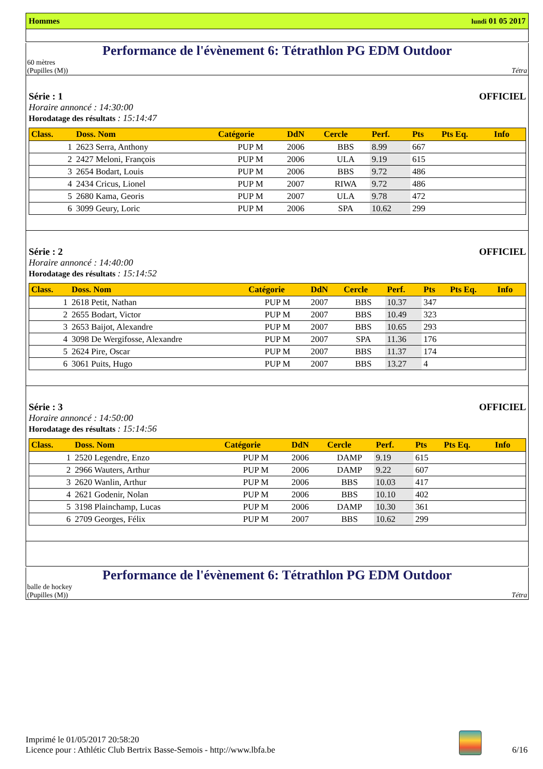Hommes lundi 01 05 2017
Performance de l'évènement 6: Tétrathlon PG EDM Outdoor
60 mètres
(Pupilles (M)) Tétra
Série : 1 OFFICIEL
Horaire annoncé : 14:30:00
Horodatage des résultats : 15:14:47
| Class. | Doss. Nom | Catégorie | DdN | Cercle | Perf. | Pts | Pts Eq. | Info |
| --- | --- | --- | --- | --- | --- | --- | --- | --- |
| 1 | 2623 Serra, Anthony | PUP M | 2006 | BBS | 8.99 | 667 | | |
| 2 | 2427 Meloni, François | PUP M | 2006 | ULA | 9.19 | 615 | | |
| 3 | 2654 Bodart, Louis | PUP M | 2006 | BBS | 9.72 | 486 | | |
| 4 | 2434 Cricus, Lionel | PUP M | 2007 | RIWA | 9.72 | 486 | | |
| 5 | 2680 Kama, Georis | PUP M | 2007 | ULA | 9.78 | 472 | | |
| 6 | 3099 Geury, Loric | PUP M | 2006 | SPA | 10.62 | 299 | | |
Série : 2 OFFICIEL
Horaire annoncé : 14:40:00
Horodatage des résultats : 15:14:52
| Class. | Doss. Nom | Catégorie | DdN | Cercle | Perf. | Pts | Pts Eq. | Info |
| --- | --- | --- | --- | --- | --- | --- | --- | --- |
| 1 | 2618 Petit, Nathan | PUP M | 2007 | BBS | 10.37 | 347 | | |
| 2 | 2655 Bodart, Victor | PUP M | 2007 | BBS | 10.49 | 323 | | |
| 3 | 2653 Baijot, Alexandre | PUP M | 2007 | BBS | 10.65 | 293 | | |
| 4 | 3098 De Wergifosse, Alexandre | PUP M | 2007 | SPA | 11.36 | 176 | | |
| 5 | 2624 Pire, Oscar | PUP M | 2007 | BBS | 11.37 | 174 | | |
| 6 | 3061 Puits, Hugo | PUP M | 2007 | BBS | 13.27 | 4 | | |
Série : 3 OFFICIEL
Horaire annoncé : 14:50:00
Horodatage des résultats : 15:14:56
| Class. | Doss. Nom | Catégorie | DdN | Cercle | Perf. | Pts | Pts Eq. | Info |
| --- | --- | --- | --- | --- | --- | --- | --- | --- |
| 1 | 2520 Legendre, Enzo | PUP M | 2006 | DAMP | 9.19 | 615 | | |
| 2 | 2966 Wauters, Arthur | PUP M | 2006 | DAMP | 9.22 | 607 | | |
| 3 | 2620 Wanlin, Arthur | PUP M | 2006 | BBS | 10.03 | 417 | | |
| 4 | 2621 Godenir, Nolan | PUP M | 2006 | BBS | 10.10 | 402 | | |
| 5 | 3198 Plainchamp, Lucas | PUP M | 2006 | DAMP | 10.30 | 361 | | |
| 6 | 2709 Georges, Félix | PUP M | 2007 | BBS | 10.62 | 299 | | |
Performance de l'évènement 6: Tétrathlon PG EDM Outdoor
balle de hockey
(Pupilles (M)) Tétra
Imprimé le 01/05/2017 20:58:20
Licence pour : Athlétic Club Bertrix Basse-Semois - http://www.lbfa.be
6/16